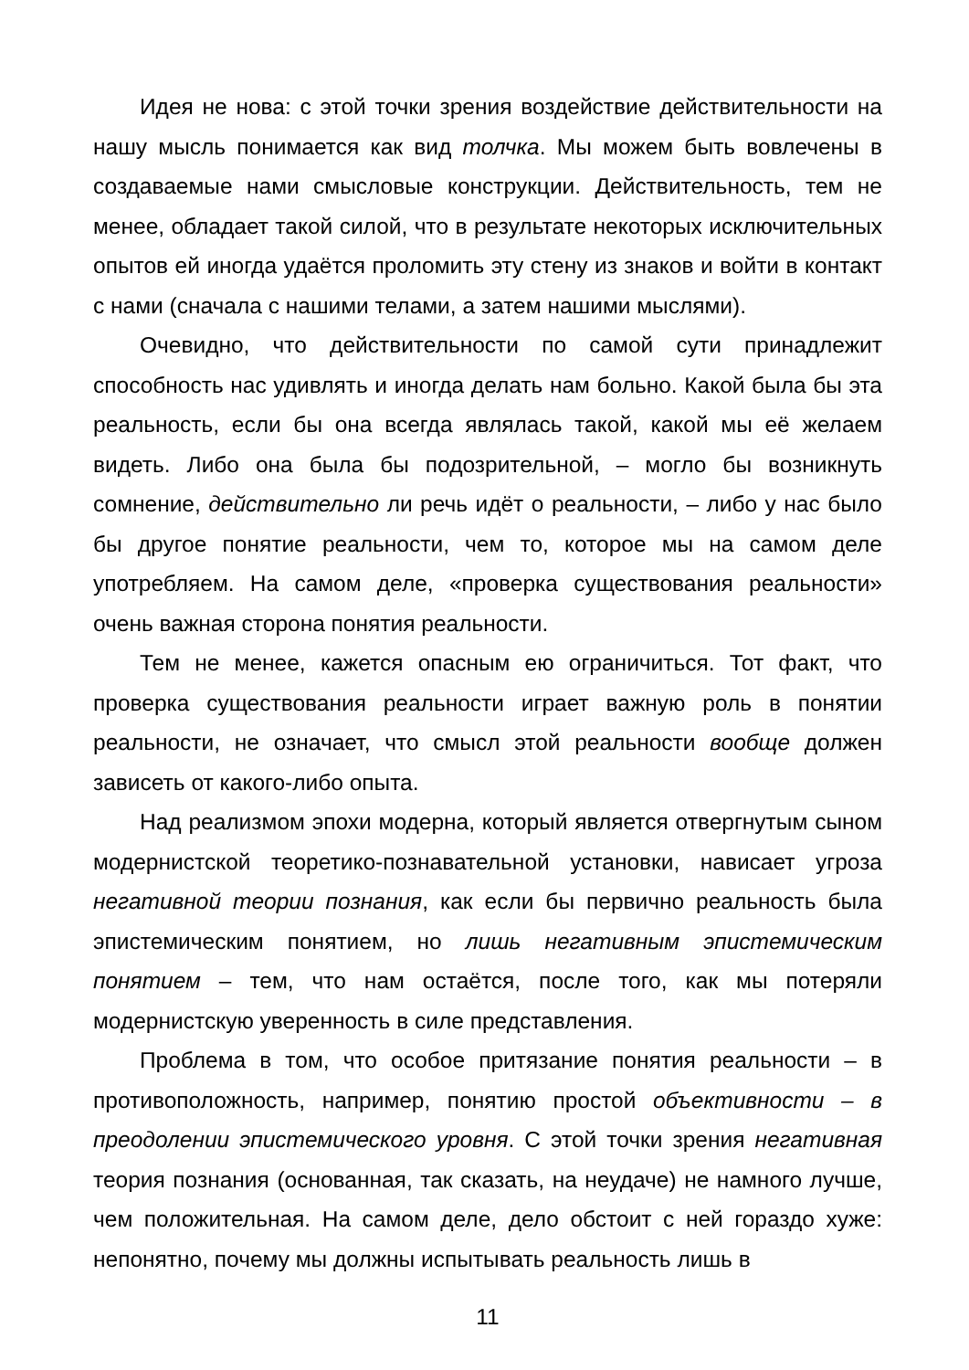Идея не нова: с этой точки зрения воздействие действительности на нашу мысль понимается как вид толчка. Мы можем быть вовлечены в создаваемые нами смысловые конструкции. Действительность, тем не менее, обладает такой силой, что в результате некоторых исключительных опытов ей иногда удаётся проломить эту стену из знаков и войти в контакт с нами (сначала с нашими телами, а затем нашими мыслями).
Очевидно, что действительности по самой сути принадлежит способность нас удивлять и иногда делать нам больно. Какой была бы эта реальность, если бы она всегда являлась такой, какой мы её желаем видеть. Либо она была бы подозрительной, – могло бы возникнуть сомнение, действительно ли речь идёт о реальности, – либо у нас было бы другое понятие реальности, чем то, которое мы на самом деле употребляем. На самом деле, «проверка существования реальности» очень важная сторона понятия реальности.
Тем не менее, кажется опасным ею ограничиться. Тот факт, что проверка существования реальности играет важную роль в понятии реальности, не означает, что смысл этой реальности вообще должен зависеть от какого-либо опыта.
Над реализмом эпохи модерна, который является отвергнутым сыном модернистской теоретико-познавательной установки, нависает угроза негативной теории познания, как если бы первично реальность была эпистемическим понятием, но лишь негативным эпистемическим понятием – тем, что нам остаётся, после того, как мы потеряли модернистскую уверенность в силе представления.
Проблема в том, что особое притязание понятия реальности – в противоположность, например, понятию простой объективности – в преодолении эпистемического уровня. С этой точки зрения негативная теория познания (основанная, так сказать, на неудаче) не намного лучше, чем положительная. На самом деле, дело обстоит с ней гораздо хуже: непонятно, почему мы должны испытывать реальность лишь в
11